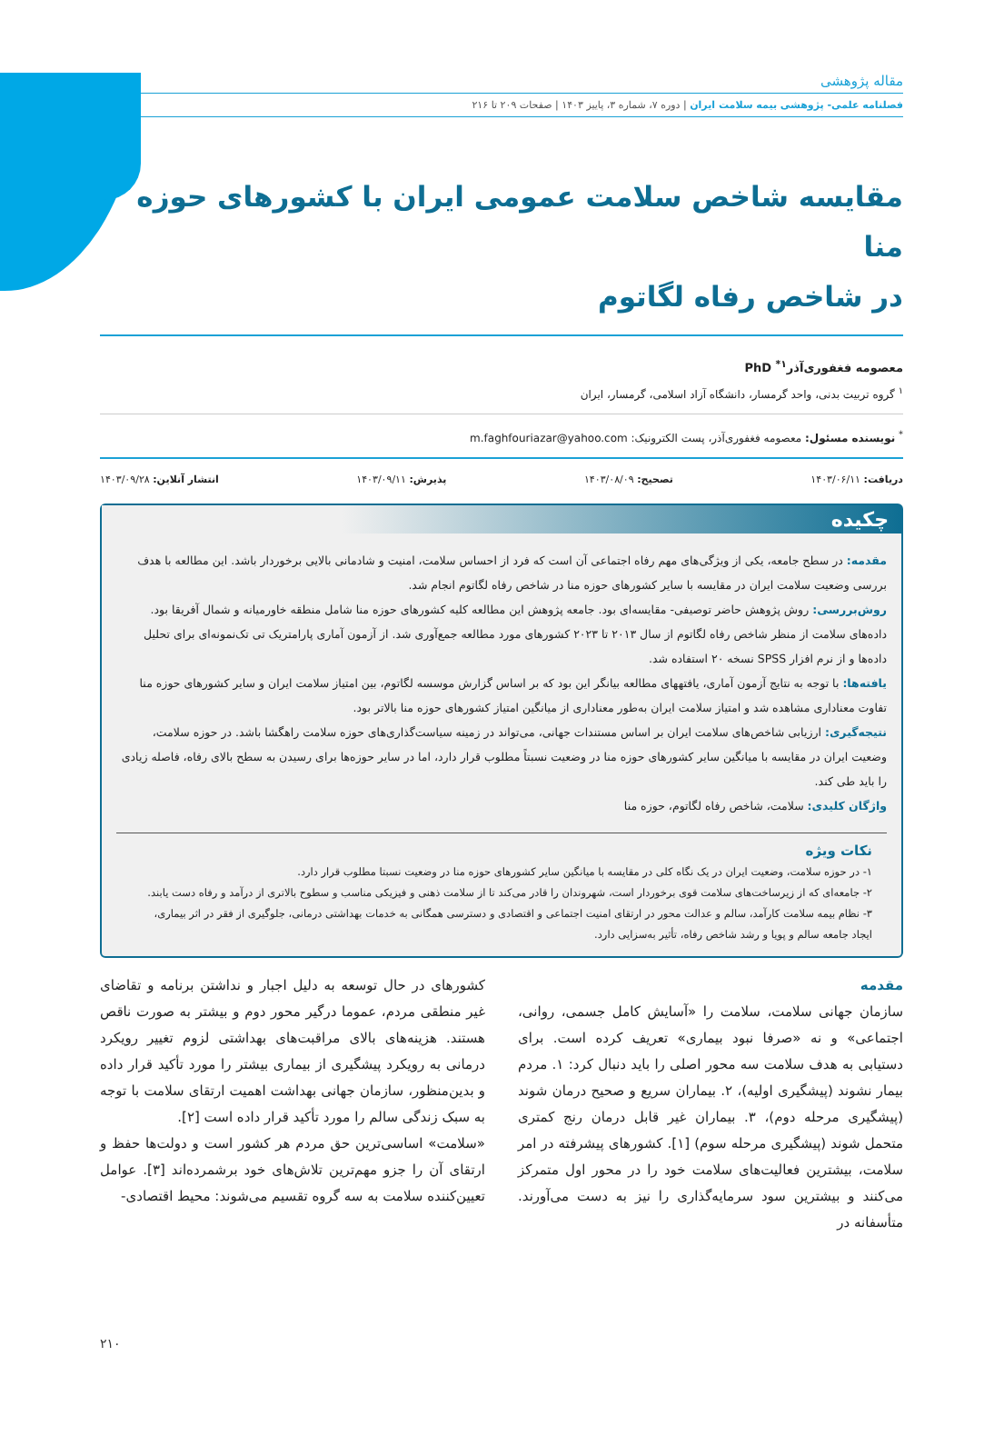مقاله پژوهشی
فصلنامه علمی- پژوهشی بیمه سلامت ایران | دوره ۷، شماره ۳، پاییز ۱۴۰۳ | صفحات ۲۰۹ تا ۲۱۶
مقایسه شاخص سلامت عمومی ایران با کشورهای حوزه منا
در شاخص رفاه لگاتوم
معصومه فغفوری‌آذر<sup>۱*</sup> PhD
<sup>۱</sup> گروه تربیت بدنی، واحد گرمسار، دانشگاه آزاد اسلامی، گرمسار، ایران
<sup>*</sup> نویسنده مسئول: معصومه فغفوری‌آذر، پست الکترونیک: m.faghfouriazar@yahoo.com
دریافت: ۱۴۰۳/۰۶/۱۱ تصحیح: ۱۴۰۳/۰۸/۰۹ پذیرش: ۱۴۰۳/۰۹/۱۱ انتشار آنلاین: ۱۴۰۳/۰۹/۲۸
چکیده
مقدمه: در سطح جامعه، یکی از ویژگی‌های مهم رفاه اجتماعی آن است که فرد از احساس سلامت، امنیت و شادمانی بالایی برخوردار باشد. این مطالعه با هدف بررسی وضعیت سلامت ایران در مقایسه با سایر کشورهای حوزه منا در شاخص رفاه لگاتوم انجام شد.
روش‌بررسی: روش پژوهش حاضر توصیفی- مقایسه‌ای بود. جامعه پژوهش این مطالعه کلیه کشورهای حوزه منا شامل منطقه خاورمیانه و شمال آفریقا بود. داده‌های سلامت از منظر شاخص رفاه لگاتوم از سال ۲۰۱۳ تا ۲۰۲۳ کشورهای مورد مطالعه جمع‌آوری شد. از آزمون آماری پارامتریک تی تک‌نمونه‌ای برای تحلیل داده‌ها و از نرم افزار SPSS نسخه ۲۰ استفاده شد.
یافته‌ها: با توجه به نتایج آزمون آماری، یافتههای مطالعه بیانگر این بود که بر اساس گزارش موسسه لگاتوم، بین امتیاز سلامت ایران و سایر کشورهای حوزه منا تفاوت معناداری مشاهده شد و امتیاز سلامت ایران به‌طور معناداری از میانگین امتیاز کشورهای حوزه منا بالاتر بود.
نتیجه‌گیری: ارزیابی شاخص‌های سلامت ایران بر اساس مستندات جهانی، می‌تواند در زمینه سیاست‌گذاری‌های حوزه سلامت راهگشا باشد. در حوزه سلامت، وضعیت ایران در مقایسه با میانگین سایر کشورهای حوزه منا در وضعیت نسبتاً مطلوب قرار دارد، اما در سایر حوزه‌ها برای رسیدن به سطح بالای رفاه، فاصله زیادی را باید طی کند.
واژگان کلیدی: سلامت، شاخص رفاه لگاتوم، حوزه منا
نکات ویژه
۱- در حوزه سلامت، وضعیت ایران در یک نگاه کلی در مقایسه با میانگین سایر کشورهای حوزه منا در وضعیت نسبتا مطلوب قرار دارد.
۲- جامعه‌ای که از زیرساخت‌های سلامت قوی برخوردار است، شهروندان را قادر می‌کند تا از سلامت ذهنی و فیزیکی مناسب و سطوح بالاتری از درآمد و رفاه دست یابند.
۳- نظام بیمه سلامت کارآمد، سالم و عدالت محور در ارتقای امنیت اجتماعی و اقتصادی و دسترسی همگانی به خدمات بهداشتی درمانی، جلوگیری از فقر در اثر بیماری، ایجاد جامعه سالم و پویا و رشد شاخص رفاه، تأثیر به‌سزایی دارد.
مقدمه
سازمان جهانی سلامت، سلامت را «آسایش کامل جسمی، روانی، اجتماعی» و نه «صرفا نبود بیماری» تعریف کرده است. برای دستیابی به هدف سلامت سه محور اصلی را باید دنبال کرد: ۱. مردم بیمار نشوند (پیشگیری اولیه)، ۲. بیماران سریع و صحیح درمان شوند (پیشگیری مرحله دوم)، ۳. بیماران غیر قابل درمان رنج کمتری متحمل شوند (پیشگیری مرحله سوم) [۱]. کشورهای پیشرفته در امر سلامت، بیشترین فعالیت‌های سلامت خود را در محور اول متمرکز می‌کنند و بیشترین سود سرمایه‌گذاری را نیز به دست می‌آورند. متأسفانه در
کشورهای در حال توسعه به دلیل اجبار و نداشتن برنامه و تقاضای غیر منطقی مردم، عموما درگیر محور دوم و بیشتر به صورت ناقص هستند. هزینه‌های بالای مراقبت‌های بهداشتی لزوم تغییر رویکرد درمانی به رویکرد پیشگیری از بیماری بیشتر را مورد تأکید قرار داده و بدین‌منظور، سازمان جهانی بهداشت اهمیت ارتقای سلامت با توجه به سبک زندگی سالم را مورد تأکید قرار داده است [۲].
«سلامت» اساسی‌ترین حق مردم هر کشور است و دولت‌ها حفظ و ارتقای آن را جزو مهم‌ترین تلاش‌های خود برشمرده‌اند [۳]. عوامل تعیین‌کننده سلامت به سه گروه تقسیم می‌شوند: محیط اقتصادی-
۲۱۰